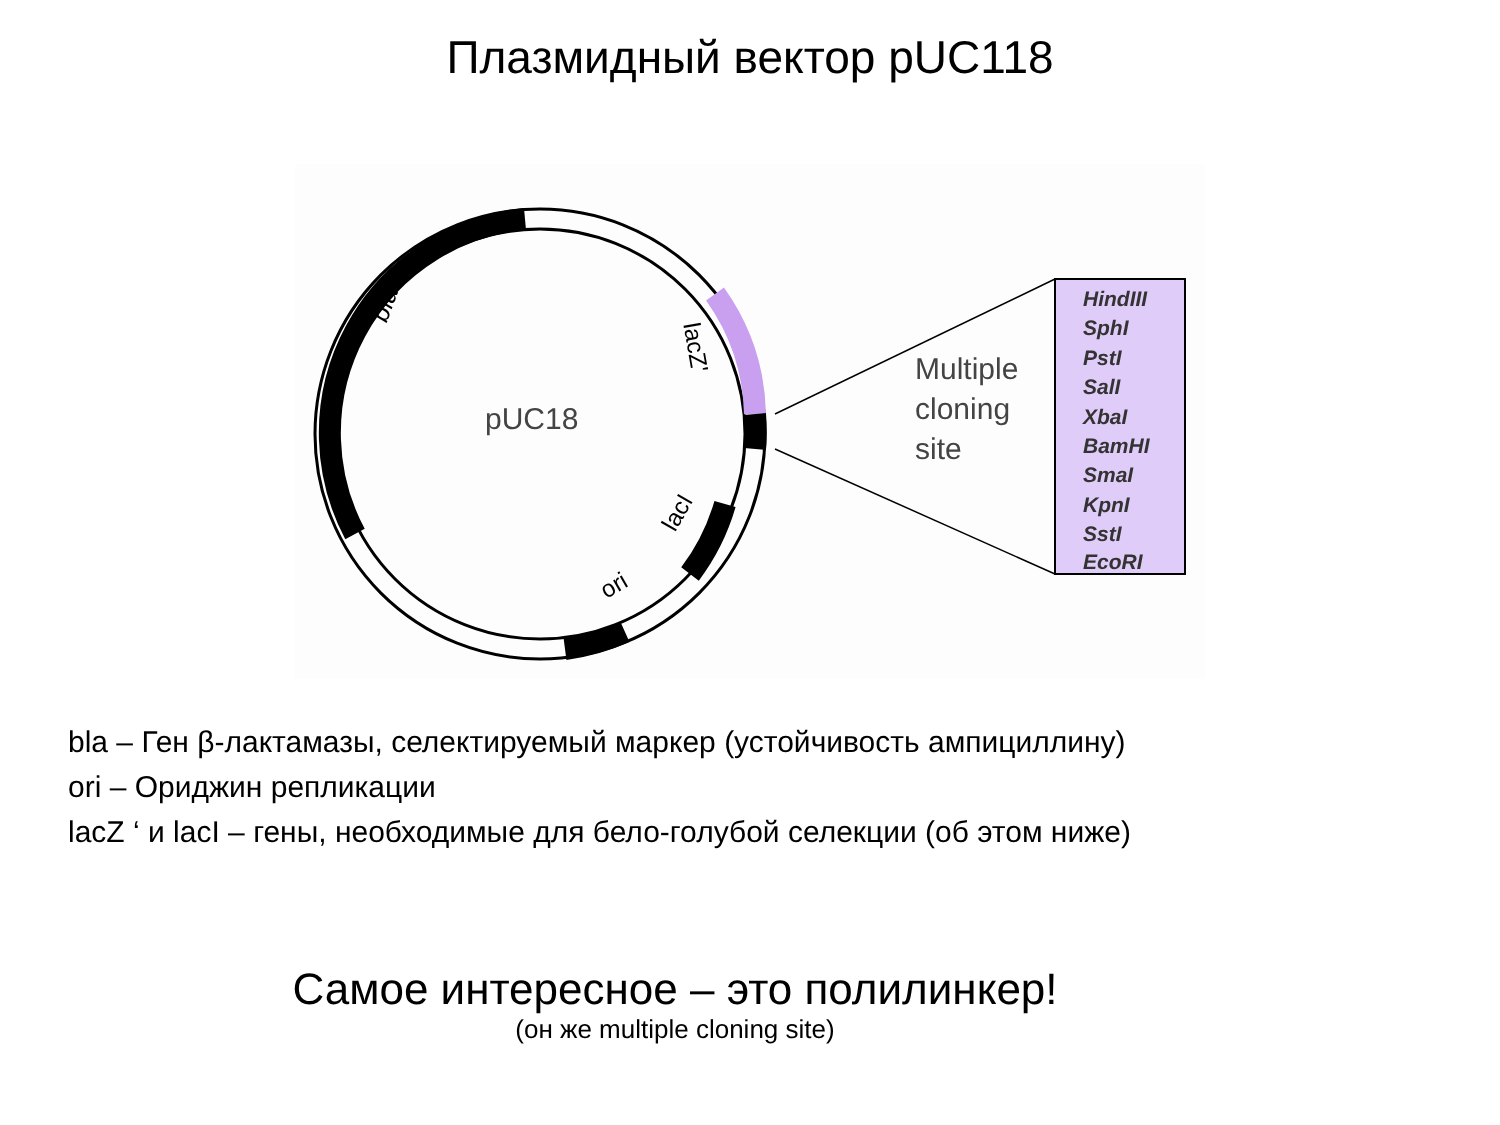Плазмидный вектор pUC118
pUC18
bla
lacZ'
lacI
ori
Multiple
cloning
site
HindIII
SphI
PstI
SalI
XbaI
BamHI
SmaI
KpnI
SstI
EcoRI
bla – Ген β-лактамазы, селектируемый маркер (устойчивость ампициллину)
ori – Ориджин репликации
lacZ ‘ и lacI – гены, необходимые для бело-голубой селекции (об этом ниже)
Самое интересное – это полилинкер!
(он же multiple cloning site)